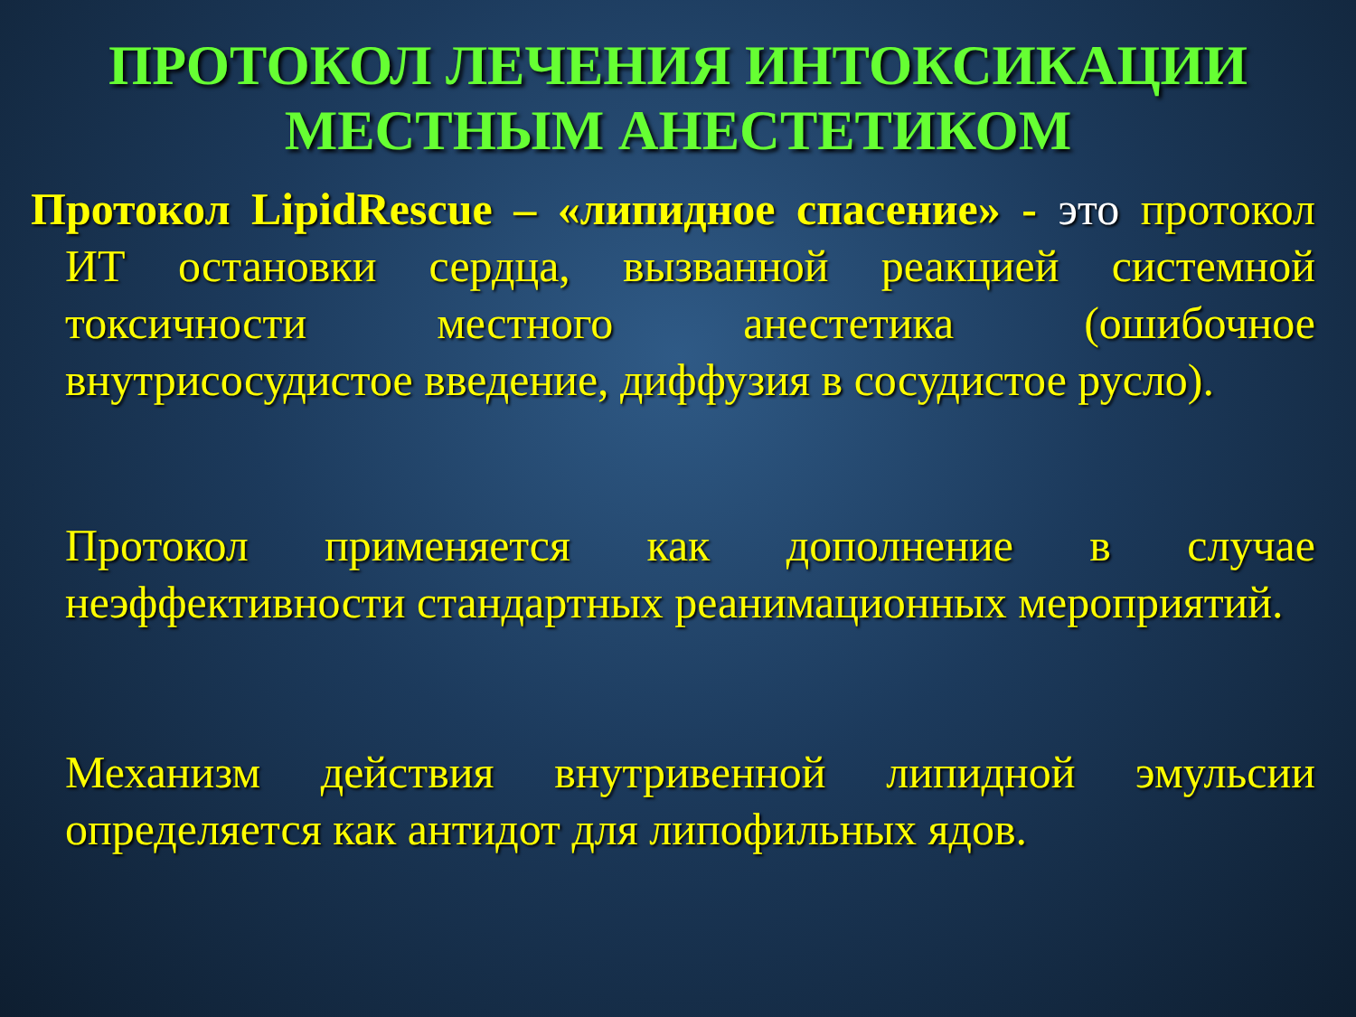ПРОТОКОЛ ЛЕЧЕНИЯ ИНТОКСИКАЦИИ МЕСТНЫМ АНЕСТЕТИКОМ
Протокол LipidRescue – «липидное спасение» - это протокол ИТ остановки сердца, вызванной реакцией системной токсичности местного анестетика (ошибочное внутрисосудистое введение, диффузия в сосудистое русло).
Протокол применяется как дополнение в случае неэффективности стандартных реанимационных мероприятий.
Механизм действия внутривенной липидной эмульсии определяется как антидот для липофильных ядов.